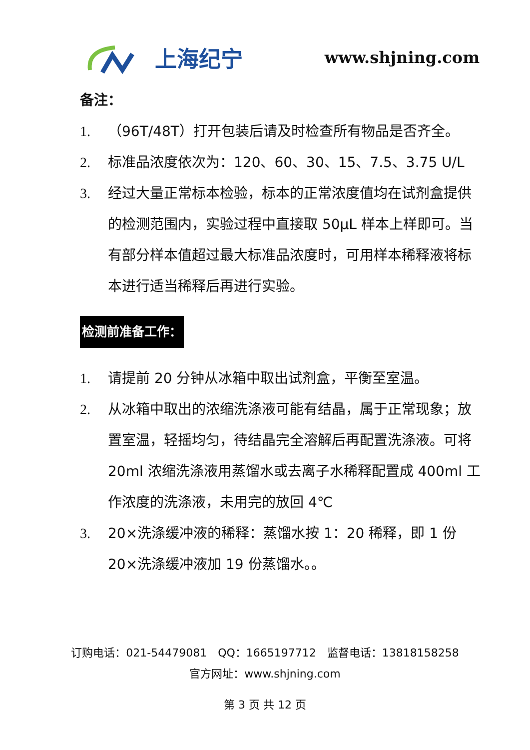上海纪宁
www.shjning.com
备注：
1. （96T/48T）打开包装后请及时检查所有物品是否齐全。
2. 标准品浓度依次为：120、60、30、15、7.5、3.75 U/L
3. 经过大量正常标本检验，标本的正常浓度值均在试剂盒提供的检测范围内，实验过程中直接取 50μL 样本上样即可。当有部分样本值超过最大标准品浓度时，可用样本稀释液将标本进行适当稀释后再进行实验。
检测前准备工作：
1. 请提前 20 分钟从冰箱中取出试剂盒，平衡至室温。
2. 从冰箱中取出的浓缩洗涤液可能有结晶，属于正常现象；放置室温，轻摇均匀，待结晶完全溶解后再配置洗涤液。可将 20ml 浓缩洗涤液用蒸馏水或去离子水稀释配置成 400ml 工作浓度的洗涤液，未用完的放回 4℃
3. 20×洗涤缓冲液的稀释：蒸馏水按 1：20 稀释，即 1 份 20×洗涤缓冲液加 19 份蒸馏水。。
订购电话：021-54479081　QQ：1665197712　监督电话：13818158258
官方网址：www.shjning.com
第 3 页 共 12 页